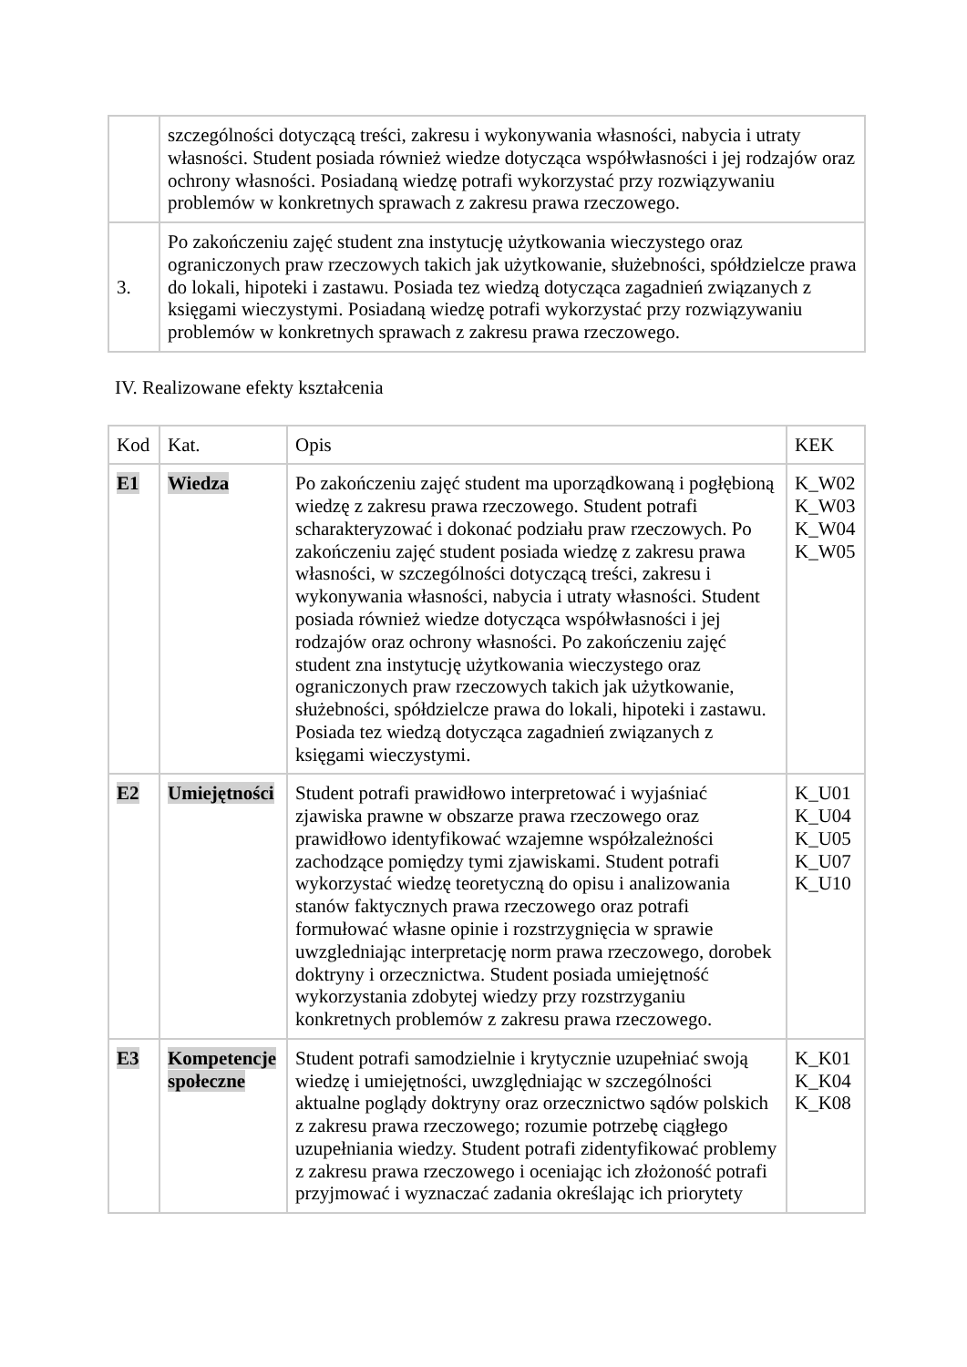| | szczególności dotyczącą treści, zakresu i wykonywania własności, nabycia i utraty własności. Student posiada również wiedze dotycząca współwłasności i jej rodzajów oraz ochrony własności. Posiadaną wiedzę potrafi wykorzystać przy rozwiązywaniu problemów w konkretnych sprawach z zakresu prawa rzeczowego. |
| 3. | Po zakończeniu zajęć student zna instytucję użytkowania wieczystego oraz ograniczonych praw rzeczowych takich jak użytkowanie, służebności, spółdzielcze prawa do lokali, hipoteki i zastawu. Posiada tez wiedzą dotycząca zagadnień związanych z księgami wieczystymi. Posiadaną wiedzę potrafi wykorzystać przy rozwiązywaniu problemów w konkretnych sprawach z zakresu prawa rzeczowego. |
IV. Realizowane efekty kształcenia
| Kod | Kat. | Opis | KEK |
| E1 | Wiedza | Po zakończeniu zajęć student ma uporządkowaną i pogłębioną wiedzę z zakresu prawa rzeczowego. Student potrafi scharakteryzować i dokonać podziału praw rzeczowych. Po zakończeniu zajęć student posiada wiedzę z zakresu prawa własności, w szczególności dotyczącą treści, zakresu i wykonywania własności, nabycia i utraty własności. Student posiada również wiedze dotycząca współwłasności i jej rodzajów oraz ochrony własności. Po zakończeniu zajęć student zna instytucję użytkowania wieczystego oraz ograniczonych praw rzeczowych takich jak użytkowanie, służebności, spółdzielcze prawa do lokali, hipoteki i zastawu. Posiada tez wiedzą dotycząca zagadnień związanych z księgami wieczystymi. | K_W02 K_W03 K_W04 K_W05 |
| E2 | Umiejętności | Student potrafi prawidłowo interpretować i wyjaśniać zjawiska prawne w obszarze prawa rzeczowego oraz prawidłowo identyfikować wzajemne współzależności zachodzące pomiędzy tymi zjawiskami. Student potrafi wykorzystać wiedzę teoretyczną do opisu i analizowania stanów faktycznych prawa rzeczowego oraz potrafi formułować własne opinie i rozstrzygnięcia w sprawie uwzgledniając interpretację norm prawa rzeczowego, dorobek doktryny i orzecznictwa. Student posiada umiejętność wykorzystania zdobytej wiedzy przy rozstrzyganiu konkretnych problemów z zakresu prawa rzeczowego. | K_U01 K_U04 K_U05 K_U07 K_U10 |
| E3 | Kompetencje społeczne | Student potrafi samodzielnie i krytycznie uzupełniać swoją wiedzę i umiejętności, uwzględniając w szczególności aktualne poglądy doktryny oraz orzecznictwo sądów polskich z zakresu prawa rzeczowego; rozumie potrzebę ciągłego uzupełniania wiedzy. Student potrafi zidentyfikować problemy z zakresu prawa rzeczowego i oceniając ich złożoność potrafi przyjmować i wyznaczać zadania określając ich priorytety | K_K01 K_K04 K_K08 |